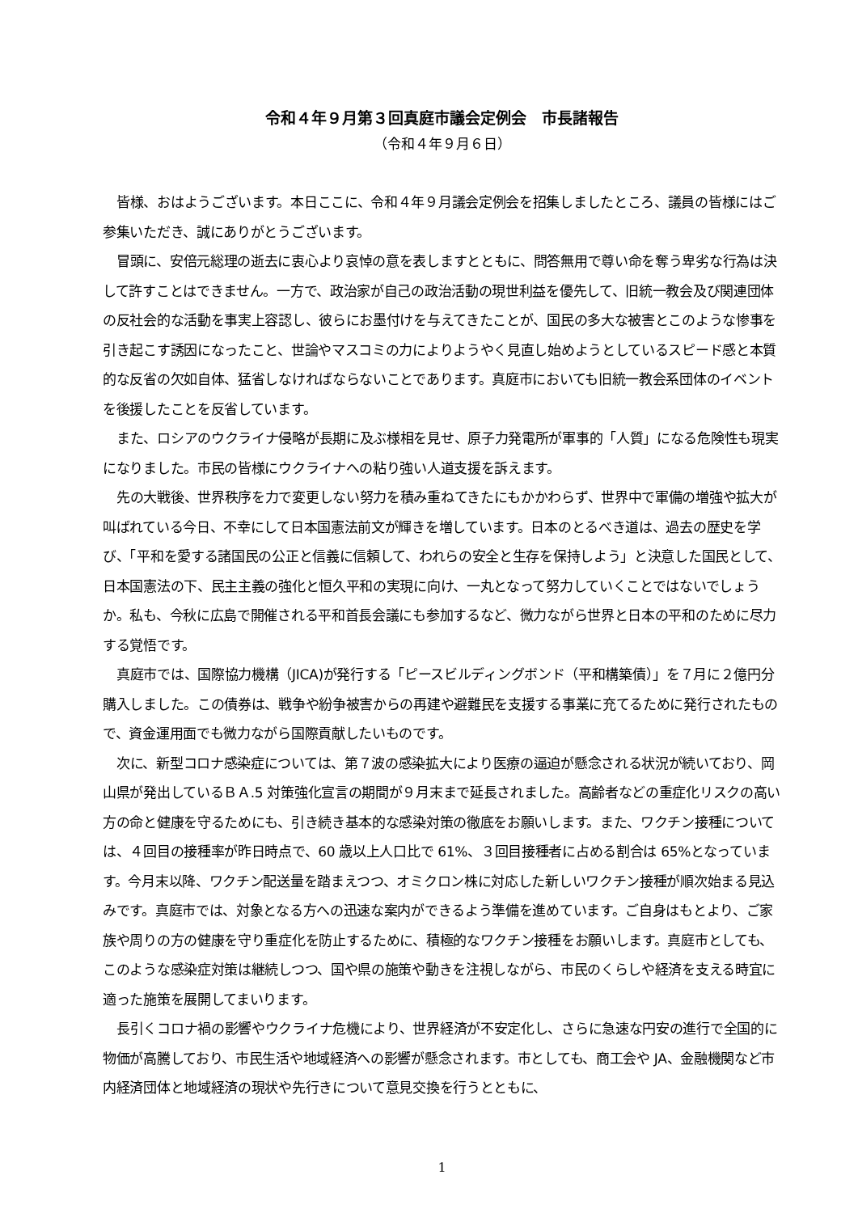令和４年９月第３回真庭市議会定例会　市長諸報告
（令和４年９月６日）
皆様、おはようございます。本日ここに、令和４年９月議会定例会を招集しましたところ、議員の皆様にはご参集いただき、誠にありがとうございます。
冒頭に、安倍元総理の逝去に衷心より哀悼の意を表しますとともに、問答無用で尊い命を奪う卑劣な行為は決して許すことはできません。一方で、政治家が自己の政治活動の現世利益を優先して、旧統一教会及び関連団体の反社会的な活動を事実上容認し、彼らにお墨付けを与えてきたことが、国民の多大な被害とこのような惨事を引き起こす誘因になったこと、世論やマスコミの力によりようやく見直し始めようとしているスピード感と本質的な反省の欠如自体、猛省しなければならないことであります。真庭市においても旧統一教会系団体のイベントを後援したことを反省しています。
また、ロシアのウクライナ侵略が長期に及ぶ様相を見せ、原子力発電所が軍事的「人質」になる危険性も現実になりました。市民の皆様にウクライナへの粘り強い人道支援を訴えます。
先の大戦後、世界秩序を力で変更しない努力を積み重ねてきたにもかかわらず、世界中で軍備の増強や拡大が叫ばれている今日、不幸にして日本国憲法前文が輝きを増しています。日本のとるべき道は、過去の歴史を学び、「平和を愛する諸国民の公正と信義に信頼して、われらの安全と生存を保持しよう」と決意した国民として、日本国憲法の下、民主主義の強化と恒久平和の実現に向け、一丸となって努力していくことではないでしょうか。私も、今秋に広島で開催される平和首長会議にも参加するなど、微力ながら世界と日本の平和のために尽力する覚悟です。
真庭市では、国際協力機構（JICA)が発行する「ピースビルディングボンド（平和構築債）」を７月に２億円分購入しました。この債券は、戦争や紛争被害からの再建や避難民を支援する事業に充てるために発行されたもので、資金運用面でも微力ながら国際貢献したいものです。
次に、新型コロナ感染症については、第７波の感染拡大により医療の逼迫が懸念される状況が続いており、岡山県が発出しているＢＡ.5 対策強化宣言の期間が９月末まで延長されました。高齢者などの重症化リスクの高い方の命と健康を守るためにも、引き続き基本的な感染対策の徹底をお願いします。また、ワクチン接種については、４回目の接種率が昨日時点で、60 歳以上人口比で 61%、３回目接種者に占める割合は 65%となっています。今月末以降、ワクチン配送量を踏まえつつ、オミクロン株に対応した新しいワクチン接種が順次始まる見込みです。真庭市では、対象となる方への迅速な案内ができるよう準備を進めています。ご自身はもとより、ご家族や周りの方の健康を守り重症化を防止するために、積極的なワクチン接種をお願いします。真庭市としても、このような感染症対策は継続しつつ、国や県の施策や動きを注視しながら、市民のくらしや経済を支える時宜に適った施策を展開してまいります。
長引くコロナ禍の影響やウクライナ危機により、世界経済が不安定化し、さらに急速な円安の進行で全国的に物価が高騰しており、市民生活や地域経済への影響が懸念されます。市としても、商工会や JA、金融機関など市内経済団体と地域経済の現状や先行きについて意見交換を行うとともに、
1